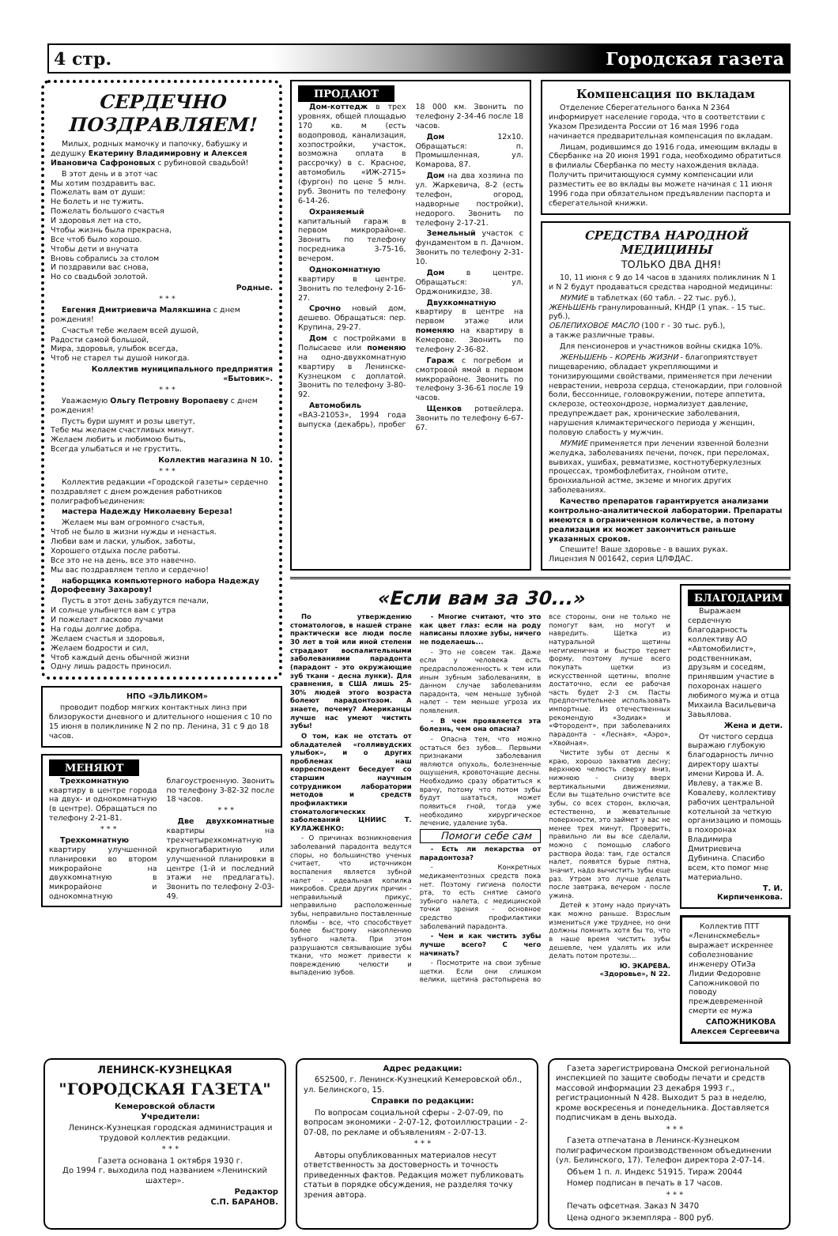4 стр. Городская газета
СЕРДЕЧНО ПОЗДРАВЛЯЕМ!
Милых, родных мамочку и папочку, бабушку и дедушку Екатерину Владимировну и Алексея Ивановича Сафроновых с рубиновой свадьбой!
В этот день и в этот час
Мы хотим поздравить вас.
Пожелать вам от души:
Не болеть и не тужить.
Пожелать большого счастья
И здоровья лет на сто,
Чтобы жизнь была прекрасна,
Все чтоб было хорошо.
Чтобы дети и внучата
Вновь собрались за столом
И поздравили вас снова,
Но со свадьбой золотой.
Родные.
* * *
Евгения Дмитриевича Малякшина с днем рождения!
Счастья тебе желаем всей душой,
Радости самой большой,
Мира, здоровья, улыбок всегда,
Чтоб не старел ты душой никогда.
Коллектив муниципального предприятия «Бытовик».
* * *
Уважаемую Ольгу Петровну Воропаеву с днем рождения!
Пусть бури шумят и розы цветут,
Тебе мы желаем счастливых минут.
Желаем любить и любимою быть,
Всегда улыбаться и не грустить.
Коллектив магазина N 10.
* * *
Коллектив редакции «Городской газеты» сердечно поздравляет с днем рождения работников полиграфобъединения:
мастера Надежду Николаевну Береза!
Желаем мы вам огромного счастья,
Чтоб не было в жизни нужды и ненастья.
Любви вам и ласки, улыбок, заботы,
Хорошего отдыха после работы.
Все это не на день, все это навечно.
Мы вас поздравляем тепло и сердечно!
наборщика компьютерного набора Надежду Дорофеевну Захарову!
Пусть в этот день забудутся печали,
И солнце улыбнется вам с утра
И пожелает ласково лучами
На годы долгие добра.
Желаем счастья и здоровья,
Желаем бодрости и сил,
Чтоб каждый день обычной жизни
Одну лишь радость приносил.
НПО «ЭЛЬЛИКОМ»
проводит подбор мягких контактных линз при близорукости дневного и длительного ношения с 10 по 15 июня в поликлинике N 2 по пр. Ленина, 31 с 9 до 18 часов.
МЕНЯЮТ
Трехкомнатную квартиру в центре города на двух- и однокомнатную (в центре). Обращаться по телефону 2-21-81.
* * *
Трехкомнатную квартиру улучшенной планировки во втором микрорайоне на двухкомнатную в микрорайоне и однокомнатную благоустроенную. Звонить по телефону 3-82-32 после 18 часов.
* * *
Две двухкомнатные квартиры на трехчетырехкомнатную крупногабаритную или улучшенной планировки в центре (1-й и последний этажи не предлагать). Звонить по телефону 2-03-49.
ПРОДАЮТ
Дом-коттедж в трех уровнях, общей площадью 170 кв. м (есть водопровод, канализация, хозпостройки, участок, возможна оплата в рассрочку) в с. Красное, автомобиль «ИЖ-2715» (фургон) по цене 5 млн. руб. Звонить по телефону 6-14-26.
Охраняемый капитальный гараж в первом микрорайоне. Звонить по телефону посредника 3-75-16, вечером.
Однокомнатную квартиру в центре. Звонить по телефону 2-16-27.
Срочно новый дом, дешево. Обращаться: пер. Крупина, 29-27.
Дом с постройками в Полысаеве или поменяю на одно-двухкомнатную квартиру в Ленинске-Кузнецком с доплатой. Звонить по телефону 3-80-92.
Автомобиль «ВАЗ-21053», 1994 года выпуска (декабрь), пробег 18 000 км. Звонить по телефону 2-34-46 после 18 часов.
Дом 12х10. Обращаться: п. Промышленная, ул. Комарова, 87.
Дом на два хозяина по ул. Жаркевича, 8-2 (есть телефон, огород, надворные постройки), недорого. Звонить по телефону 2-17-21.
Земельный участок с фундаментом в п. Дачном. Звонить по телефону 2-31-10.
Дом в центре. Обращаться: ул. Орджоникидзе, 38.
Двухкомнатную квартиру в центре на первом этаже или поменяю на квартиру в Кемерове. Звонить по телефону 2-36-82.
Гараж с погребом и смотровой ямой в первом микрорайоне. Звонить по телефону 3-36-61 после 19 часов.
Щенков ротвейлера. Звонить по телефону 6-67-67.
Компенсация по вкладам
Отделение Сберегательного банка N 2364 информирует население города, что в соответствии с Указом Президента России от 16 мая 1996 года начинается предварительная компенсация по вкладам.
Лицам, родившимся до 1916 года, имеющим вклады в Сбербанке на 20 июня 1991 года, необходимо обратиться в филиалы Сбербанка по месту нахождения вклада. Получить причитающуюся сумму компенсации или разместить ее во вклады вы можете начиная с 11 июня 1996 года при обязательном предъявлении паспорта и сберегательной книжки.
СРЕДСТВА НАРОДНОЙ МЕДИЦИНЫ
ТОЛЬКО ДВА ДНЯ!
10, 11 июня с 9 до 14 часов в зданиях поликлиник N 1 и N 2 будут продаваться средства народной медицины:
МУМИЕ в таблетках (60 табл. - 22 тыс. руб.),
ЖЕНЬШЕНЬ гранулированный, КНДР (1 упак. - 15 тыс. руб.),
ОБЛЕПИХОВОЕ МАСЛО (100 г - 30 тыс. руб.),
а также различные травы.
Для пенсионеров и участников войны скидка 10%.
ЖЕНЬШЕНЬ - КОРЕНЬ ЖИЗНИ - благоприятствует пищеварению, обладает укрепляющими и тонизирующими свойствами, применяется при лечении неврастении, невроза сердца, стенокардии, при головной боли, бессоннице, головокружении, потере аппетита, склерозе, остеохондрозе, нормализует давление, предупреждает рак, хронические заболевания, нарушения климактерического периода у женщин, половую слабость у мужчин.
МУМИЕ применяется при лечении язвенной болезни желудка, заболеваниях печени, почек, при переломах, вывихах, ушибах, ревматизме, костнотуберкулезных процессах, тромбофлебитах, гнойном отите, бронхиальной астме, экземе и многих других заболеваниях.
Качество препаратов гарантируется анализами контрольно-аналитической лаборатории. Препараты имеются в ограниченном количестве, а потому реализация их может закончиться раньше указанных сроков.
Спешите! Ваше здоровье - в ваших руках.
Лицензия N 001642, серия ЦЛФДАС.
«Если вам за 30...»
По утверждению стоматологов, в нашей стране практически все люди после 30 лет в той или иной степени страдают воспалительными заболеваниями парадонта (парадонт - это окружающие зуб ткани - десна лунки). Для сравнения, в США лишь 25-30% людей этого возраста болеют парадонтозом. А знаете, почему? Американцы лучше нас умеют чистить зубы!
О том, как не отстать от обладателей «голливудских улыбок», и о других проблемах наш корреспондент беседует со старшим научным сотрудником лаборатории методов и средств профилактики стоматологических заболеваний ЦНИИС Т. КУЛАЖЕНКО:
- О причинах возникновения заболеваний парадонта ведутся споры, но большинство ученых считает, что источником воспаления является зубной налет - идеальная копилка микробов. Среди других причин - неправильный прикус, неправильно расположенные зубы, неправильно поставленные пломбы - все, что способствует более быстрому накоплению зубного налета. При этом разрушаются связывающие зубы ткани, что может привести к повреждению челюсти и выпадению зубов.
- Многие считают, что это как цвет глаз: если на роду написаны плохие зубы, ничего не поделаешь...
- Это не совсем так. Даже если у человека есть предрасположенность к тем или иным зубным заболеваниям, в данном случае заболеваниям парадонта, чем меньше зубной налет - тем меньше угроза их появления.
- В чем проявляется эта болезнь, чем она опасна?
- Опасна тем, что можно остаться без зубов... Первыми признаками заболевания являются опухоль, болезненные ощущения, кровоточащие десны. Необходимо сразу обратиться к врачу, потому что потом зубы будут шататься, может появиться гной, тогда уже необходимо хирургическое лечение, удаление зуба.
Помоги себе сам
- Есть ли лекарства от парадонтоза?
- Конкретных медикаментозных средств пока нет. Поэтому гигиена полости рта, то есть снятие самого зубного налета, с медицинской точки зрения - основное средство профилактики заболеваний парадонта.
- Чем и как чистить зубы лучше всего? С чего начинать?
- Посмотрите на свои зубные щетки. Если они слишком велики, щетина растопырена во все стороны, они не только не помогут вам, но могут и навредить. Щетка из натуральной щетины негигиенична и быстро теряет форму, поэтому лучше всего покупать щетки из искусственной щетины, вполне достаточно, если ее рабочая часть будет 2-3 см. Пасты предпочтительнее использовать импортные. Из отечественных рекомендую «Зодиак» и «Фтородент», при заболеваниях парадонта - «Лесная», «Аэро», «Хвойная».
Чистите зубы от десны к краю, хорошо захватив десну; верхнюю челюсть сверху вниз, нижнюю - снизу вверх вертикальными движениями. Если вы тщательно очистите все зубы, со всех сторон, включая, естественно, и жевательные поверхности, это займет у вас не менее трех минут. Проверить, правильно ли вы все сделали, можно с помощью слабого раствора йода: там, где остался налет, появятся бурые пятна, значит, надо вычистить зубы еще раз. Утром это лучше делать после завтрака, вечером - после ужина.
Детей к этому надо приучать как можно раньше. Взрослым измениться уже труднее, но они должны помнить хотя бы то, что в наше время чистить зубы дешевле, чем удалять их или делать потом протезы...
Ю. ЭКАРЕВА.
«Здоровье», N 22.
БЛАГОДАРИМ
Выражаем сердечную благодарность коллективу АО «Автомобилист», родственникам, друзьям и соседям, принявшим участие в похоронах нашего любимого мужа и отца Михаила Васильевича Завьялова.
Жена и дети.
От чистого сердца выражаю глубокую благодарность лично директору шахты имени Кирова И. А. Ивлеву, а также В. Ковалеву, коллективу рабочих центральной котельной за четкую организацию и помощь в похоронах Владимира Дмитриевича Дубинина. Спасибо всем, кто помог мне материально.
Т. И. Кирпиченкова.
Коллектив ПТТ «Ленинскмебель» выражает искреннее соболезнование инженеру ОТиЗа Лидии Федоровне Сапожниковой по поводу преждевременной смерти ее мужа
САПОЖНИКОВА Алексея Сергеевича
ЛЕНИНСК-КУЗНЕЦКАЯ
"ГОРОДСКАЯ ГАЗЕТА"
Кемеровской области
Учредители:
Ленинск-Кузнецкая городская администрация и трудовой коллектив редакции.
* * *
Газета основана 1 октября 1930 г.
До 1994 г. выходила под названием «Ленинский шахтер».
Редактор
С.П. БАРАНОВ.
Адрес редакции:
652500, г. Ленинск-Кузнецкий Кемеровской обл., ул. Белинского, 15.
Справки по редакции:
По вопросам социальной сферы - 2-07-09, по вопросам экономики - 2-07-12, фотоиллюстрации - 2-07-08, по рекламе и объявлениям - 2-07-13.
* * *
Авторы опубликованных материалов несут ответственность за достоверность и точность приведенных фактов. Редакция может публиковать статьи в порядке обсуждения, не разделяя точку зрения автора.
Газета зарегистрирована Омской региональной инспекцией по защите свободы печати и средств массовой информации 23 декабря 1993 г., регистрационный N 428. Выходит 5 раз в неделю, кроме воскресенья и понедельника. Доставляется подписчикам в день выхода.
* * *
Газета отпечатана в Ленинск-Кузнецком полиграфическом производственном объединении (ул. Белинского, 17). Телефон директора 2-07-14.
Объем 1 п. л. Индекс 51915. Тираж 20044
Номер подписан в печать в 17 часов.
* * *
Печать офсетная. Заказ N 3470
Цена одного экземпляра - 800 руб.